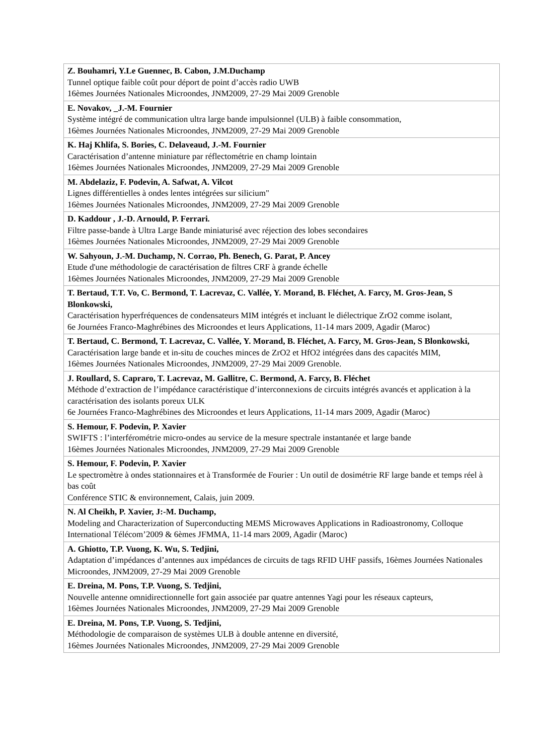| Z. Bouhamri, Y.Le Guennec, B. Cabon, J.M.Duchamp Tunnel optique faible coût pour déport de point d’accès radio UWB 16èmes Journées Nationales Microondes, JNM2009, 27-29 Mai 2009 Grenoble |
| E. Novakov, _J.-M. Fournier Système intégré de communication ultra large bande impulsionnel (ULB) à faible consommation, 16èmes Journées Nationales Microondes, JNM2009, 27-29 Mai 2009 Grenoble |
| K. Haj Khlifa, S. Bories, C. Delaveaud, J.-M. Fournier Caractérisation d’antenne miniature par réflectométrie en champ lointain 16èmes Journées Nationales Microondes, JNM2009, 27-29 Mai 2009 Grenoble |
| M. Abdelaziz, F. Podevin, A. Safwat, A. Vilcot Lignes différentielles à ondes lentes intégrées sur silicium" 16èmes Journées Nationales Microondes, JNM2009, 27-29 Mai 2009 Grenoble |
| D. Kaddour , J.-D. Arnould, P. Ferrari. Filtre passe-bande à Ultra Large Bande miniaturisé avec réjection des lobes secondaires 16èmes Journées Nationales Microondes, JNM2009, 27-29 Mai 2009 Grenoble |
| W. Sahyoun, J.-M. Duchamp, N. Corrao, Ph. Benech, G. Parat, P. Ancey Etude d'une méthodologie de caractérisation de filtres CRF à grande échelle 16èmes Journées Nationales Microondes, JNM2009, 27-29 Mai 2009 Grenoble |
| T. Bertaud, T.T. Vo, C. Bermond, T. Lacrevaz, C. Vallée, Y. Morand, B. Fléchet, A. Farcy, M. Gros-Jean, S Blonkowski, Caractérisation hyperfréquences de condensateurs MIM intégrés et incluant le diélectrique ZrO2 comme isolant, 6e Journées Franco-Maghrébines des Microondes et leurs Applications, 11-14 mars 2009, Agadir (Maroc) |
| T. Bertaud, C. Bermond, T. Lacrevaz, C. Vallée, Y. Morand, B. Fléchet, A. Farcy, M. Gros-Jean, S Blonkowski, Caractérisation large bande et in-situ de couches minces de ZrO2 et HfO2 intégrées dans des capacités MIM, 16èmes Journées Nationales Microondes, JNM2009, 27-29 Mai 2009 Grenoble. |
| J. Roullard, S. Capraro, T. Lacrevaz, M. Gallitre, C. Bermond, A. Farcy, B. Fléchet Méthode d’extraction de l’impédance caractéristique d’interconnexions de circuits intégrés avancés et application à la caractérisation des isolants poreux ULK 6e Journées Franco-Maghrébines des Microondes et leurs Applications, 11-14 mars 2009, Agadir (Maroc) |
| S. Hemour, F. Podevin, P. Xavier SWIFTS : l’interférométrie micro-ondes au service de la mesure spectrale instantanée et large bande 16èmes Journées Nationales Microondes, JNM2009, 27-29 Mai 2009 Grenoble |
| S. Hemour, F. Podevin, P. Xavier Le spectromètre à ondes stationnaires et à Transformée de Fourier : Un outil de dosimétrie RF large bande et temps réel à bas coût Conférence STIC & environnement, Calais, juin 2009. |
| N. Al Cheikh, P. Xavier, J:-M. Duchamp, Modeling and Characterization of Superconducting MEMS Microwaves Applications in Radioastronomy, Colloque International Télécom’2009 & 6èmes JFMMA, 11-14 mars 2009, Agadir (Maroc) |
| A. Ghiotto, T.P. Vuong, K. Wu, S. Tedjini, Adaptation d’impédances d’antennes aux impédances de circuits de tags RFID UHF passifs, 16èmes Journées Nationales Microondes, JNM2009, 27-29 Mai 2009 Grenoble |
| E. Dreina, M. Pons, T.P. Vuong, S. Tedjini, Nouvelle antenne omnidirectionnelle fort gain associée par quatre antennes Yagi pour les réseaux capteurs, 16èmes Journées Nationales Microondes, JNM2009, 27-29 Mai 2009 Grenoble |
| E. Dreina, M. Pons, T.P. Vuong, S. Tedjini, Méthodologie de comparaison de systèmes ULB à double antenne en diversité, 16èmes Journées Nationales Microondes, JNM2009, 27-29 Mai 2009 Grenoble |